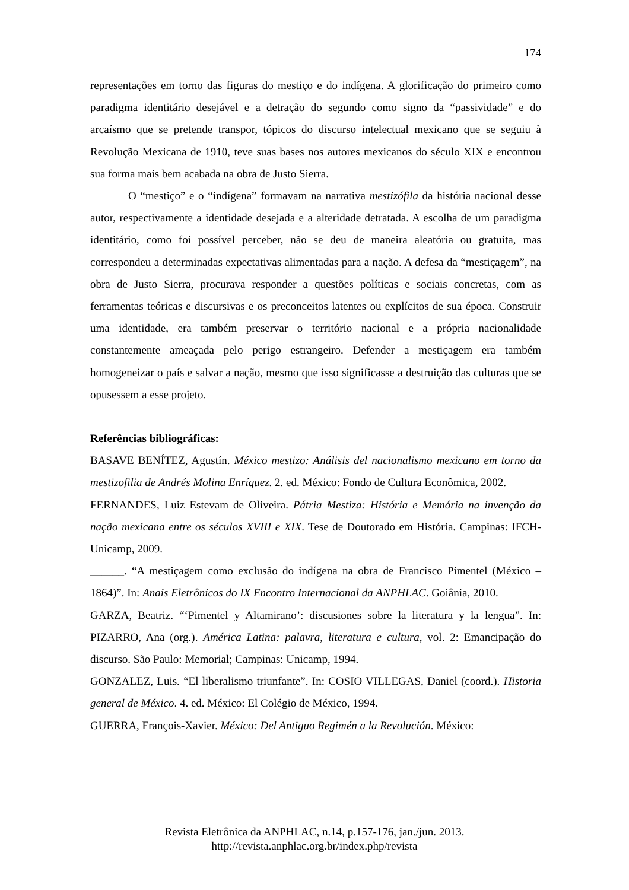174
representações em torno das figuras do mestiço e do indígena. A glorificação do primeiro como paradigma identitário desejável e a detração do segundo como signo da “passividade” e do arcaísmo que se pretende transpor, tópicos do discurso intelectual mexicano que se seguiu à Revolução Mexicana de 1910, teve suas bases nos autores mexicanos do século XIX e encontrou sua forma mais bem acabada na obra de Justo Sierra.
O “mestiço” e o “indígena” formavam na narrativa mestizófila da história nacional desse autor, respectivamente a identidade desejada e a alteridade detratada. A escolha de um paradigma identitário, como foi possível perceber, não se deu de maneira aleatória ou gratuita, mas correspondeu a determinadas expectativas alimentadas para a nação. A defesa da “mestiçagem”, na obra de Justo Sierra, procurava responder a questões políticas e sociais concretas, com as ferramentas teóricas e discursivas e os preconceitos latentes ou explícitos de sua época. Construir uma identidade, era também preservar o território nacional e a própria nacionalidade constantemente ameaçada pelo perigo estrangeiro. Defender a mestiçagem era também homogeneizar o país e salvar a nação, mesmo que isso significasse a destruição das culturas que se opusessem a esse projeto.
Referências bibliográficas:
BASAVE BENÍTEZ, Agustín. México mestizo: Análisis del nacionalismo mexicano em torno da mestizofilia de Andrés Molina Enríquez. 2. ed. México: Fondo de Cultura Econômica, 2002.
FERNANDES, Luiz Estevam de Oliveira. Pátria Mestiza: História e Memória na invenção da nação mexicana entre os séculos XVIII e XIX. Tese de Doutorado em História. Campinas: IFCH-Unicamp, 2009.
______. “A mestiçagem como exclusão do indígena na obra de Francisco Pimentel (México – 1864)”. In: Anais Eletrônicos do IX Encontro Internacional da ANPHLAC. Goiânia, 2010.
GARZA, Beatriz. “‘Pimentel y Altamirano’: discusiones sobre la literatura y la lengua”. In: PIZARRO, Ana (org.). América Latina: palavra, literatura e cultura, vol. 2: Emancipação do discurso. São Paulo: Memorial; Campinas: Unicamp, 1994.
GONZALEZ, Luis. “El liberalismo triunfante”. In: COSIO VILLEGAS, Daniel (coord.). Historia general de México. 4. ed. México: El Colégio de México, 1994.
GUERRA, François-Xavier. México: Del Antiguo Regimén a la Revolución. México:
Revista Eletrônica da ANPHLAC, n.14, p.157-176, jan./jun. 2013.
http://revista.anphlac.org.br/index.php/revista